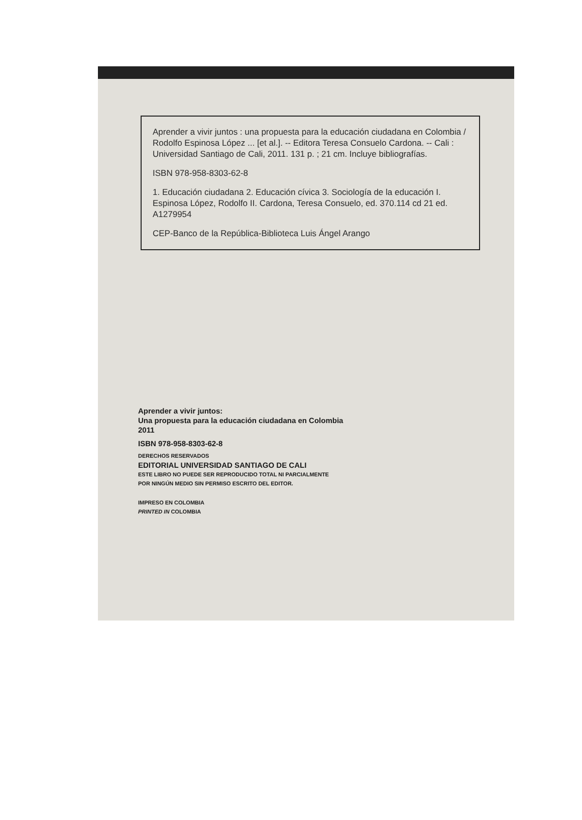Aprender a vivir juntos : una propuesta para la educación ciudadana en Colombia / Rodolfo Espinosa López ... [et al.]. -- Editora Teresa Consuelo Cardona. -- Cali : Universidad Santiago de Cali, 2011. 131 p. ; 21 cm. Incluye bibliografías.
ISBN 978-958-8303-62-8
1. Educación ciudadana 2. Educación cívica 3. Sociología de la educación I. Espinosa López, Rodolfo II. Cardona, Teresa Consuelo, ed. 370.114 cd 21 ed. A1279954
CEP-Banco de la República-Biblioteca Luis Ángel Arango
Aprender a vivir juntos:
Una propuesta para la educación ciudadana en Colombia
2011
ISBN 978-958-8303-62-8
DERECHOS RESERVADOS
EDITORIAL UNIVERSIDAD SANTIAGO DE CALI
ESTE LIBRO NO PUEDE SER REPRODUCIDO TOTAL NI PARCIALMENTE
POR NINGÚN MEDIO SIN PERMISO ESCRITO DEL EDITOR.
IMPRESO EN COLOMBIA
PRINTED IN COLOMBIA